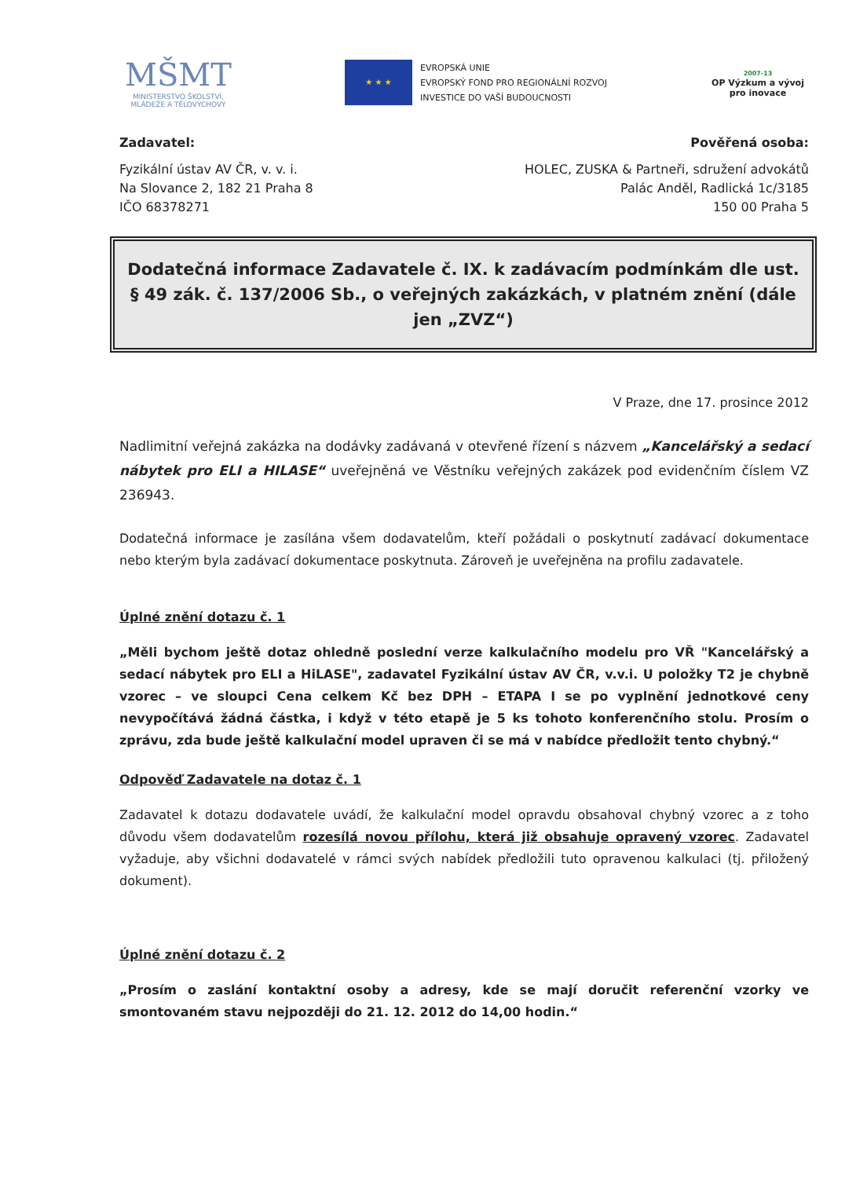MŠMT
MINISTERSTVO ŠKOLSTVÍ,
MLÁDEŽE A TĚLOVÝCHOVY
★ ★ ★
EVROPSKÁ UNIE
EVROPSKÝ FOND PRO REGIONÁLNÍ ROZVOJ
INVESTICE DO VAŠÍ BUDOUCNOSTI
2007-13
OP Výzkum a vývoj
pro inovace
Zadavatel:
Fyzikální ústav AV ČR, v. v. i.
Na Slovance 2, 182 21 Praha 8
IČO 68378271
Pověřená osoba:
HOLEC, ZUSKA & Partneři, sdružení advokátů
Palác Anděl, Radlická 1c/3185
150 00 Praha 5
Dodatečná informace Zadavatele č. IX. k zadávacím podmínkám dle ust. § 49 zák. č. 137/2006 Sb., o veřejných zakázkách, v platném znění (dále jen „ZVZ“)
V Praze, dne 17. prosince 2012
Nadlimitní veřejná zakázka na dodávky zadávaná v otevřené řízení s názvem „Kancelářský a sedací nábytek pro ELI a HILASE“ uveřejněná ve Věstníku veřejných zakázek pod evidenčním číslem VZ 236943.
Dodatečná informace je zasílána všem dodavatelům, kteří požádali o poskytnutí zadávací dokumentace nebo kterým byla zadávací dokumentace poskytnuta. Zároveň je uveřejněna na profilu zadavatele.
Úplné znění dotazu č. 1
„Měli bychom ještě dotaz ohledně poslední verze kalkulačního modelu pro VŘ "Kancelářský a sedací nábytek pro ELI a HiLASE", zadavatel Fyzikální ústav AV ČR, v.v.i. U položky T2 je chybně vzorec – ve sloupci Cena celkem Kč bez DPH – ETAPA I se po vyplnění jednotkové ceny nevypočítává žádná částka, i když v této etapě je 5 ks tohoto konferenčního stolu. Prosím o zprávu, zda bude ještě kalkulační model upraven či se má v nabídce předložit tento chybný.“
Odpověď Zadavatele na dotaz č. 1
Zadavatel k dotazu dodavatele uvádí, že kalkulační model opravdu obsahoval chybný vzorec a z toho důvodu všem dodavatelům rozesílá novou přílohu, která již obsahuje opravený vzorec. Zadavatel vyžaduje, aby všichni dodavatelé v rámci svých nabídek předložili tuto opravenou kalkulaci (tj. přiložený dokument).
Úplné znění dotazu č. 2
„Prosím o zaslání kontaktní osoby a adresy, kde se mají doručit referenční vzorky ve smontovaném stavu nejpozději do 21. 12. 2012 do 14,00 hodin.“